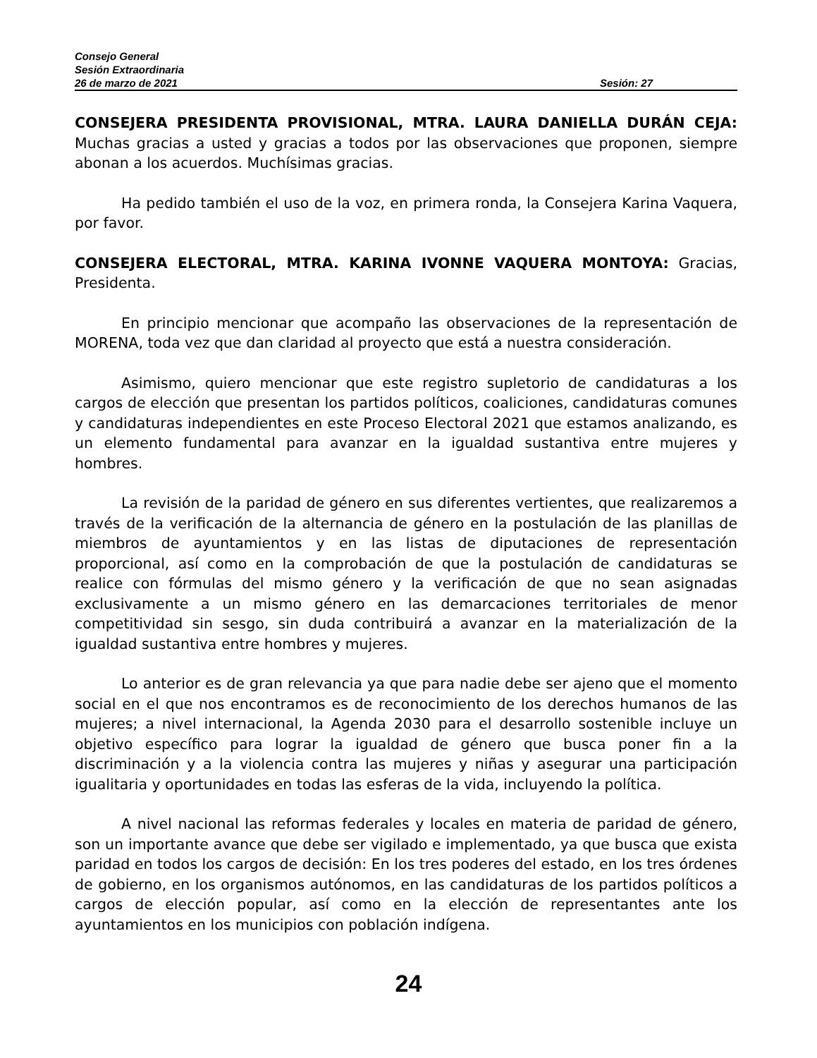Consejo General
Sesión Extraordinaria
26 de marzo de 2021 Sesión: 27
CONSEJERA PRESIDENTA PROVISIONAL, MTRA. LAURA DANIELLA DURÁN CEJA: Muchas gracias a usted y gracias a todos por las observaciones que proponen, siempre abonan a los acuerdos. Muchísimas gracias.
Ha pedido también el uso de la voz, en primera ronda, la Consejera Karina Vaquera, por favor.
CONSEJERA ELECTORAL, MTRA. KARINA IVONNE VAQUERA MONTOYA: Gracias, Presidenta.
En principio mencionar que acompaño las observaciones de la representación de MORENA, toda vez que dan claridad al proyecto que está a nuestra consideración.
Asimismo, quiero mencionar que este registro supletorio de candidaturas a los cargos de elección que presentan los partidos políticos, coaliciones, candidaturas comunes y candidaturas independientes en este Proceso Electoral 2021 que estamos analizando, es un elemento fundamental para avanzar en la igualdad sustantiva entre mujeres y hombres.
La revisión de la paridad de género en sus diferentes vertientes, que realizaremos a través de la verificación de la alternancia de género en la postulación de las planillas de miembros de ayuntamientos y en las listas de diputaciones de representación proporcional, así como en la comprobación de que la postulación de candidaturas se realice con fórmulas del mismo género y la verificación de que no sean asignadas exclusivamente a un mismo género en las demarcaciones territoriales de menor competitividad sin sesgo, sin duda contribuirá a avanzar en la materialización de la igualdad sustantiva entre hombres y mujeres.
Lo anterior es de gran relevancia ya que para nadie debe ser ajeno que el momento social en el que nos encontramos es de reconocimiento de los derechos humanos de las mujeres; a nivel internacional, la Agenda 2030 para el desarrollo sostenible incluye un objetivo específico para lograr la igualdad de género que busca poner fin a la discriminación y a la violencia contra las mujeres y niñas y asegurar una participación igualitaria y oportunidades en todas las esferas de la vida, incluyendo la política.
A nivel nacional las reformas federales y locales en materia de paridad de género, son un importante avance que debe ser vigilado e implementado, ya que busca que exista paridad en todos los cargos de decisión: En los tres poderes del estado, en los tres órdenes de gobierno, en los organismos autónomos, en las candidaturas de los partidos políticos a cargos de elección popular, así como en la elección de representantes ante los ayuntamientos en los municipios con población indígena.
24